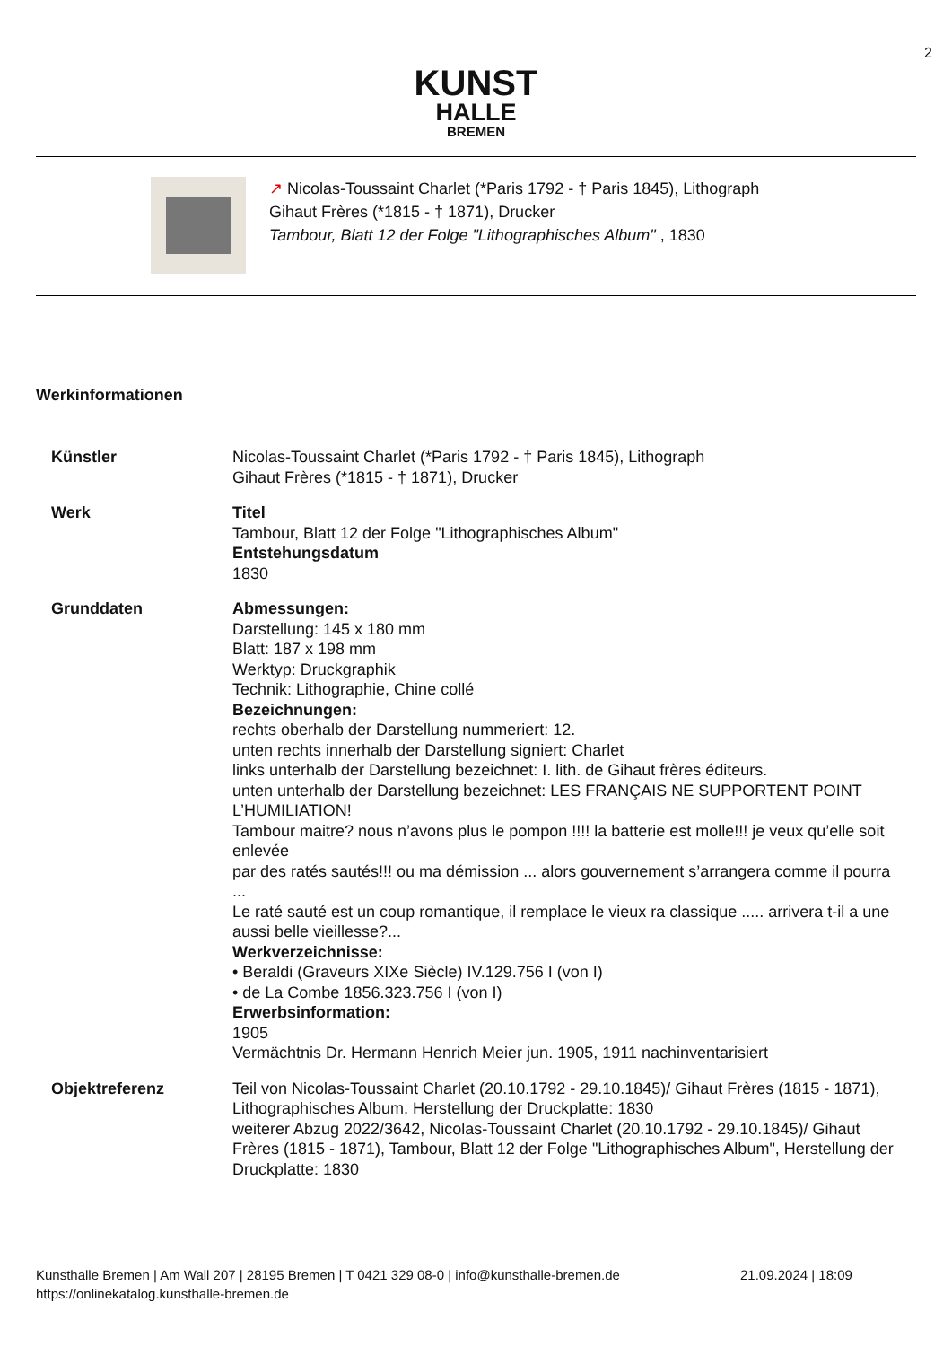2
KUNST
HALLE
BREMEN
↗ Nicolas-Toussaint Charlet (*Paris 1792 - † Paris 1845), Lithograph
Gihaut Frères (*1815 - † 1871), Drucker
Tambour, Blatt 12 der Folge "Lithographisches Album" , 1830
Werkinformationen
| Künstler | Nicolas-Toussaint Charlet (*Paris 1792 - † Paris 1845), Lithograph Gihaut Frères (*1815 - † 1871), Drucker |
| Werk | Titel Tambour, Blatt 12 der Folge "Lithographisches Album" Entstehungsdatum 1830 |
| Grunddaten | Abmessungen: Darstellung: 145 x 180 mm Blatt: 187 x 198 mm Werktyp: Druckgraphik Technik: Lithographie, Chine collé Bezeichnungen: rechts oberhalb der Darstellung nummeriert: 12. unten rechts innerhalb der Darstellung signiert: Charlet links unterhalb der Darstellung bezeichnet: I. lith. de Gihaut frères éditeurs. unten unterhalb der Darstellung bezeichnet: LES FRANÇAIS NE SUPPORTENT POINT L’HUMILIATION! Tambour maitre? nous n’avons plus le pompon !!!! la batterie est molle!!! je veux qu’elle soit enlevée par des ratés sautés!!! ou ma démission ... alors gouvernement s’arrangera comme il pourra ... Le raté sauté est un coup romantique, il remplace le vieux ra classique ..... arrivera t-il a une aussi belle vieillesse?... Werkverzeichnisse: • Beraldi (Graveurs XIXe Siècle) IV.129.756 I (von I) • de La Combe 1856.323.756 I (von I) Erwerbsinformation: 1905 Vermächtnis Dr. Hermann Henrich Meier jun. 1905, 1911 nachinventarisiert |
| Objektreferenz | Teil von Nicolas-Toussaint Charlet (20.10.1792 - 29.10.1845)/ Gihaut Frères (1815 - 1871), Lithographisches Album, Herstellung der Druckplatte: 1830 weiterer Abzug 2022/3642, Nicolas-Toussaint Charlet (20.10.1792 - 29.10.1845)/ Gihaut Frères (1815 - 1871), Tambour, Blatt 12 der Folge "Lithographisches Album", Herstellung der Druckplatte: 1830 |
Kunsthalle Bremen | Am Wall 207 | 28195 Bremen | T 0421 329 08-0 | info@kunsthalle-bremen.de 21.09.2024 | 18:09
https://onlinekatalog.kunsthalle-bremen.de